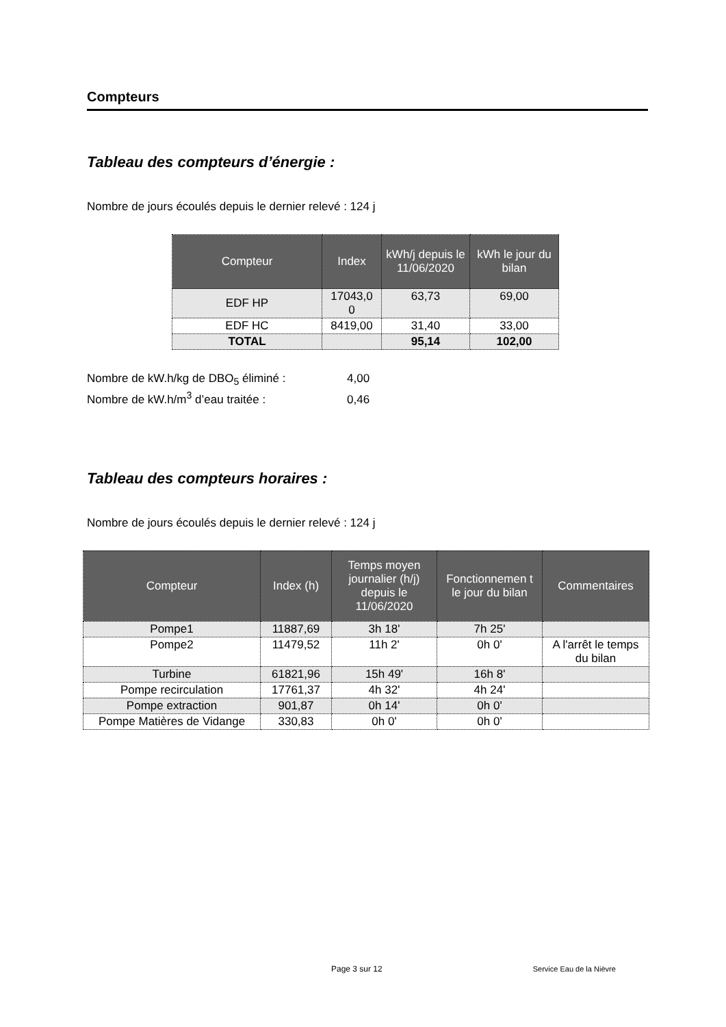Compteurs
Tableau des compteurs d’énergie :
Nombre de jours écoulés depuis le dernier relevé : 124 j
| Compteur | Index | kWh/j depuis le 11/06/2020 | kWh le jour du bilan |
| --- | --- | --- | --- |
| EDF HP | 17043,0 0 | 63,73 | 69,00 |
| EDF HC | 8419,00 | 31,40 | 33,00 |
| TOTAL | | 95,14 | 102,00 |
Nombre de kW.h/kg de DBO<sub>5</sub> éliminé : 4,00
Nombre de kW.h/m<sup>3</sup> d’eau traitée : 0,46
Tableau des compteurs horaires :
Nombre de jours écoulés depuis le dernier relevé : 124 j
| Compteur | Index (h) | Temps moyen journalier (h/j) depuis le 11/06/2020 | Fonctionnemen t le jour du bilan | Commentaires |
| --- | --- | --- | --- | --- |
| Pompe1 | 11887,69 | 3h 18' | 7h 25' | |
| Pompe2 | 11479,52 | 11h 2' | 0h 0' | A l'arrêt le temps du bilan |
| Turbine | 61821,96 | 15h 49' | 16h 8' | |
| Pompe recirculation | 17761,37 | 4h 32' | 4h 24' | |
| Pompe extraction | 901,87 | 0h 14' | 0h 0' | |
| Pompe Matières de Vidange | 330,83 | 0h 0' | 0h 0' | |
Page 3 sur 12 Service Eau de la Nièvre